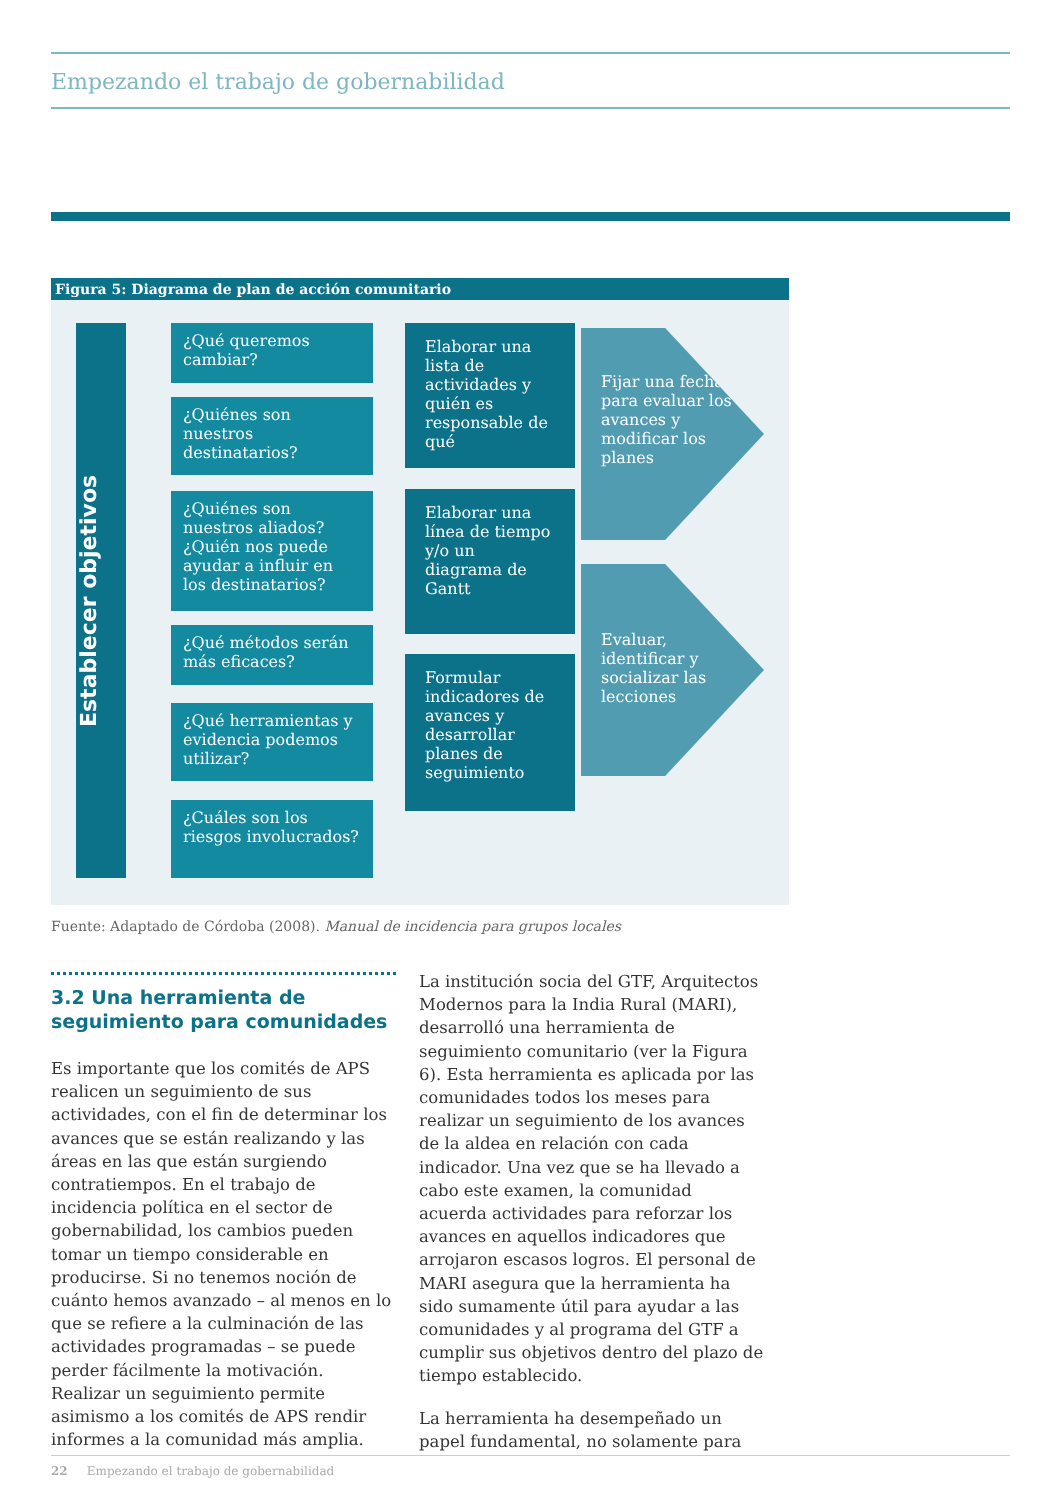Empezando el trabajo de gobernabilidad
Figura 5: Diagrama de plan de acción comunitario
Establecer objetivos
¿Qué queremos cambiar?
¿Quiénes son nuestros destinatarios?
¿Quiénes son nuestros aliados? ¿Quién nos puede ayudar a influir en los destinatarios?
¿Qué métodos serán más eficaces?
¿Qué herramientas y evidencia podemos utilizar?
¿Cuáles son los riesgos involucrados?
Elaborar una lista de actividades y quién es responsable de qué
Elaborar una línea de tiempo y/o un diagrama de Gantt
Formular indicadores de avances y desarrollar planes de seguimiento
Fijar una fecha para evaluar los avances y modificar los planes
Evaluar, identificar y socializar las lecciones
Fuente: Adaptado de Córdoba (2008). Manual de incidencia para grupos locales
3.2 Una herramienta de seguimiento para comunidades
Es importante que los comités de APS realicen un seguimiento de sus actividades, con el fin de determinar los avances que se están realizando y las áreas en las que están surgiendo contratiempos. En el trabajo de incidencia política en el sector de gobernabilidad, los cambios pueden tomar un tiempo considerable en producirse. Si no tenemos noción de cuánto hemos avanzado – al menos en lo que se refiere a la culminación de las actividades programadas – se puede perder fácilmente la motivación. Realizar un seguimiento permite asimismo a los comités de APS rendir informes a la comunidad más amplia.
La institución socia del GTF, Arquitectos Modernos para la India Rural (MARI), desarrolló una herramienta de seguimiento comunitario (ver la Figura 6). Esta herramienta es aplicada por las comunidades todos los meses para realizar un seguimiento de los avances de la aldea en relación con cada indicador. Una vez que se ha llevado a cabo este examen, la comunidad acuerda actividades para reforzar los avances en aquellos indicadores que arrojaron escasos logros. El personal de MARI asegura que la herramienta ha sido sumamente útil para ayudar a las comunidades y al programa del GTF a cumplir sus objetivos dentro del plazo de tiempo establecido.
La herramienta ha desempeñado un papel fundamental, no solamente para
22 Empezando el trabajo de gobernabilidad